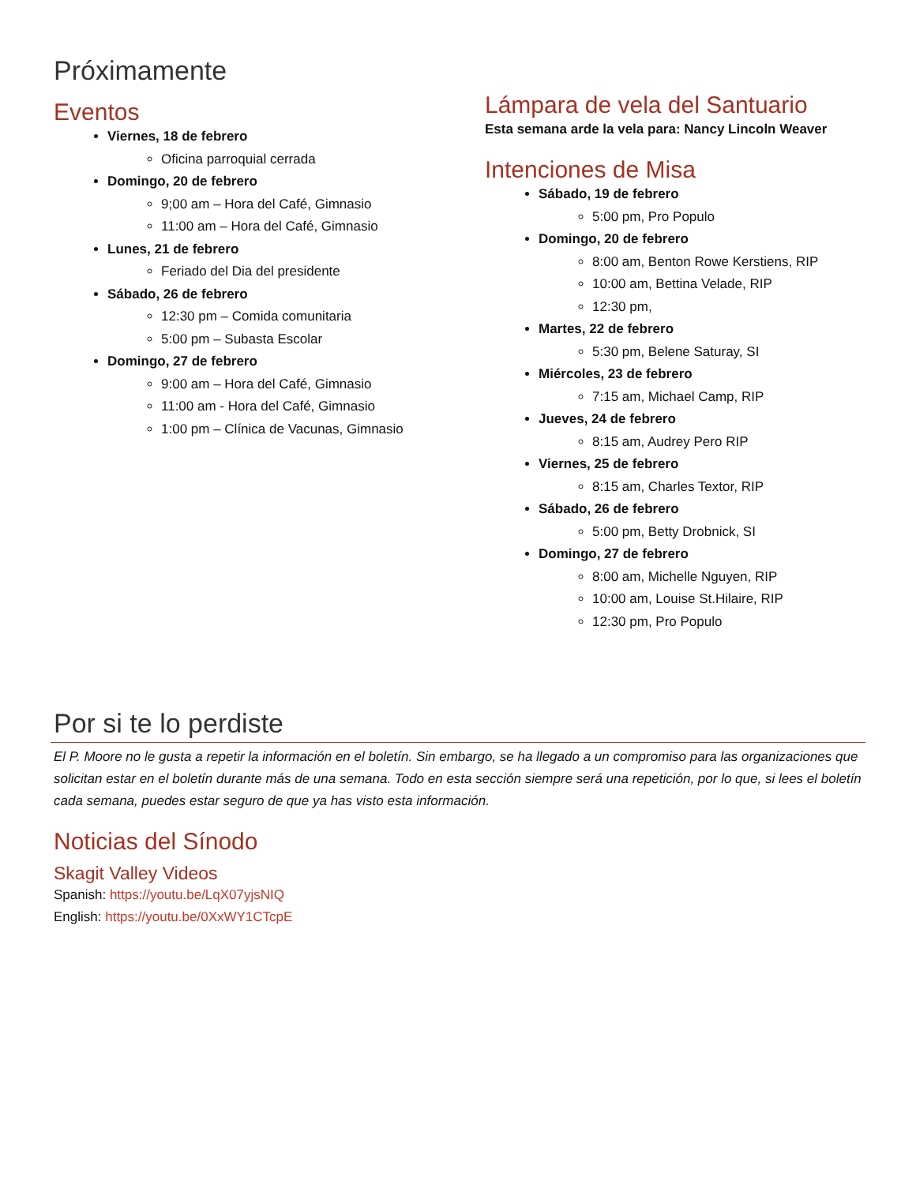Próximamente
Eventos
Viernes, 18 de febrero
Oficina parroquial cerrada
Domingo, 20 de febrero
9;00 am – Hora del Café, Gimnasio
11:00 am – Hora del Café, Gimnasio
Lunes, 21 de febrero
Feriado del Dia del presidente
Sábado, 26 de febrero
12:30 pm – Comida comunitaria
5:00 pm – Subasta Escolar
Domingo, 27 de febrero
9:00 am – Hora del Café, Gimnasio
11:00 am - Hora del Café, Gimnasio
1:00 pm – Clínica de Vacunas, Gimnasio
Lámpara de vela del Santuario
Esta semana arde la vela para: Nancy Lincoln Weaver
Intenciones de Misa
Sábado, 19 de febrero
5:00 pm, Pro Populo
Domingo, 20 de febrero
8:00 am, Benton Rowe Kerstiens, RIP
10:00 am, Bettina Velade, RIP
12:30 pm,
Martes, 22 de febrero
5:30 pm, Belene Saturay, SI
Miércoles, 23 de febrero
7:15 am, Michael Camp, RIP
Jueves, 24 de febrero
8:15 am, Audrey Pero RIP
Viernes, 25 de febrero
8:15 am, Charles Textor, RIP
Sábado, 26 de febrero
5:00 pm, Betty Drobnick, SI
Domingo, 27 de febrero
8:00 am, Michelle Nguyen, RIP
10:00 am, Louise St.Hilaire, RIP
12:30 pm, Pro Populo
Por si te lo perdiste
El P. Moore no le gusta a repetir la información en el boletín. Sin embargo, se ha llegado a un compromiso para las organizaciones que solicitan estar en el boletín durante más de una semana. Todo en esta sección siempre será una repetición, por lo que, si lees el boletín cada semana, puedes estar seguro de que ya has visto esta información.
Noticias del Sínodo
Skagit Valley Videos
Spanish: https://youtu.be/LqX07yjsNIQ
English: https://youtu.be/0XxWY1CTcpE